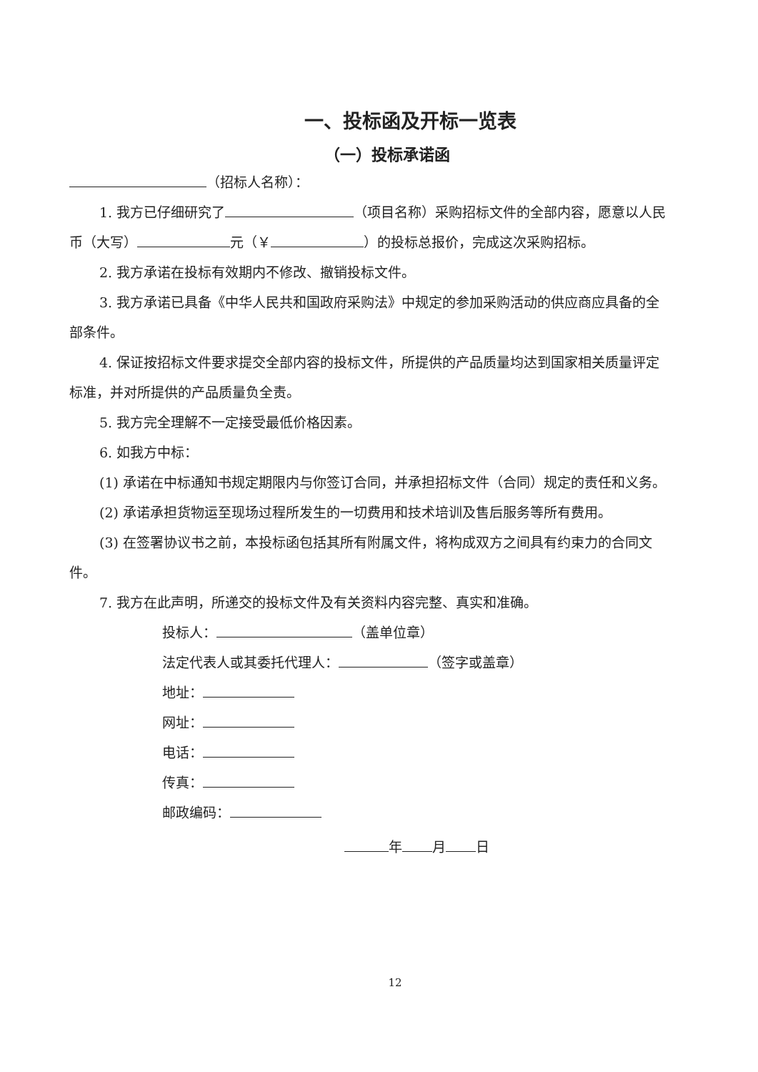一、投标函及开标一览表
（一）投标承诺函
（招标人名称）：
1. 我方已仔细研究了 （项目名称）采购招标文件的全部内容，愿意以人民币（大写） 元（￥ ）的投标总报价，完成这次采购招标。
2. 我方承诺在投标有效期内不修改、撤销投标文件。
3. 我方承诺已具备《中华人民共和国政府采购法》中规定的参加采购活动的供应商应具备的全部条件。
4. 保证按招标文件要求提交全部内容的投标文件，所提供的产品质量均达到国家相关质量评定标准，并对所提供的产品质量负全责。
5. 我方完全理解不一定接受最低价格因素。
6. 如我方中标：
(1) 承诺在中标通知书规定期限内与你签订合同，并承担招标文件（合同）规定的责任和义务。
(2) 承诺承担货物运至现场过程所发生的一切费用和技术培训及售后服务等所有费用。
(3) 在签署协议书之前，本投标函包括其所有附属文件，将构成双方之间具有约束力的合同文件。
7. 我方在此声明，所递交的投标文件及有关资料内容完整、真实和准确。
投标人： （盖单位章）
法定代表人或其委托代理人： （签字或盖章）
地址：
网址：
电话：
传真：
邮政编码：
年 月 日
12